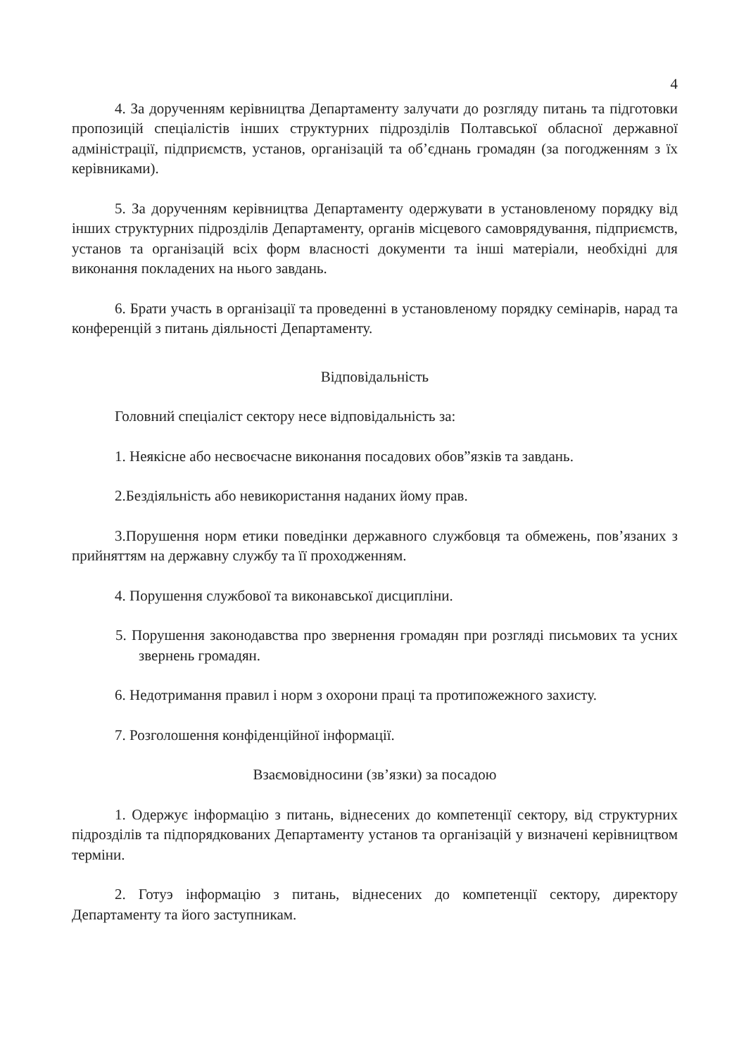4
4. За дорученням керівництва Департаменту залучати до розгляду питань та підготовки пропозицій спеціалістів інших структурних підрозділів Полтавської обласної державної адміністрації, підприємств, установ, організацій та об’єднань громадян (за погодженням з їх керівниками).
5. За дорученням керівництва Департаменту одержувати в установленому порядку від інших структурних підрозділів Департаменту, органів місцевого самоврядування, підприємств, установ та організацій всіх форм власності документи та інші матеріали, необхідні для виконання покладених на нього завдань.
6. Брати участь в організації та проведенні в установленому порядку семінарів, нарад та конференцій з питань діяльності Департаменту.
Відповідальність
Головний спеціаліст сектору несе відповідальність за:
1. Неякісне або несвоєчасне виконання посадових обов”язків та завдань.
2.Бездіяльність або невикористання наданих йому прав.
3.Порушення норм етики поведінки державного службовця та обмежень, пов’язаних з прийняттям на державну службу та її проходженням.
4. Порушення службової та виконавської дисципліни.
5. Порушення законодавства про звернення громадян при розгляді письмових та усних звернень громадян.
6. Недотримання правил і норм з охорони праці та протипожежного захисту.
7. Розголошення конфіденційної інформації.
Взаємовідносини (зв’язки) за посадою
1. Одержує інформацію з питань, віднесених до компетенції сектору, від структурних підрозділів та підпорядкованих Департаменту установ та організацій у визначені керівництвом терміни.
2. Готуэ інформацію з питань, віднесених до компетенції сектору, директору Департаменту та його заступникам.